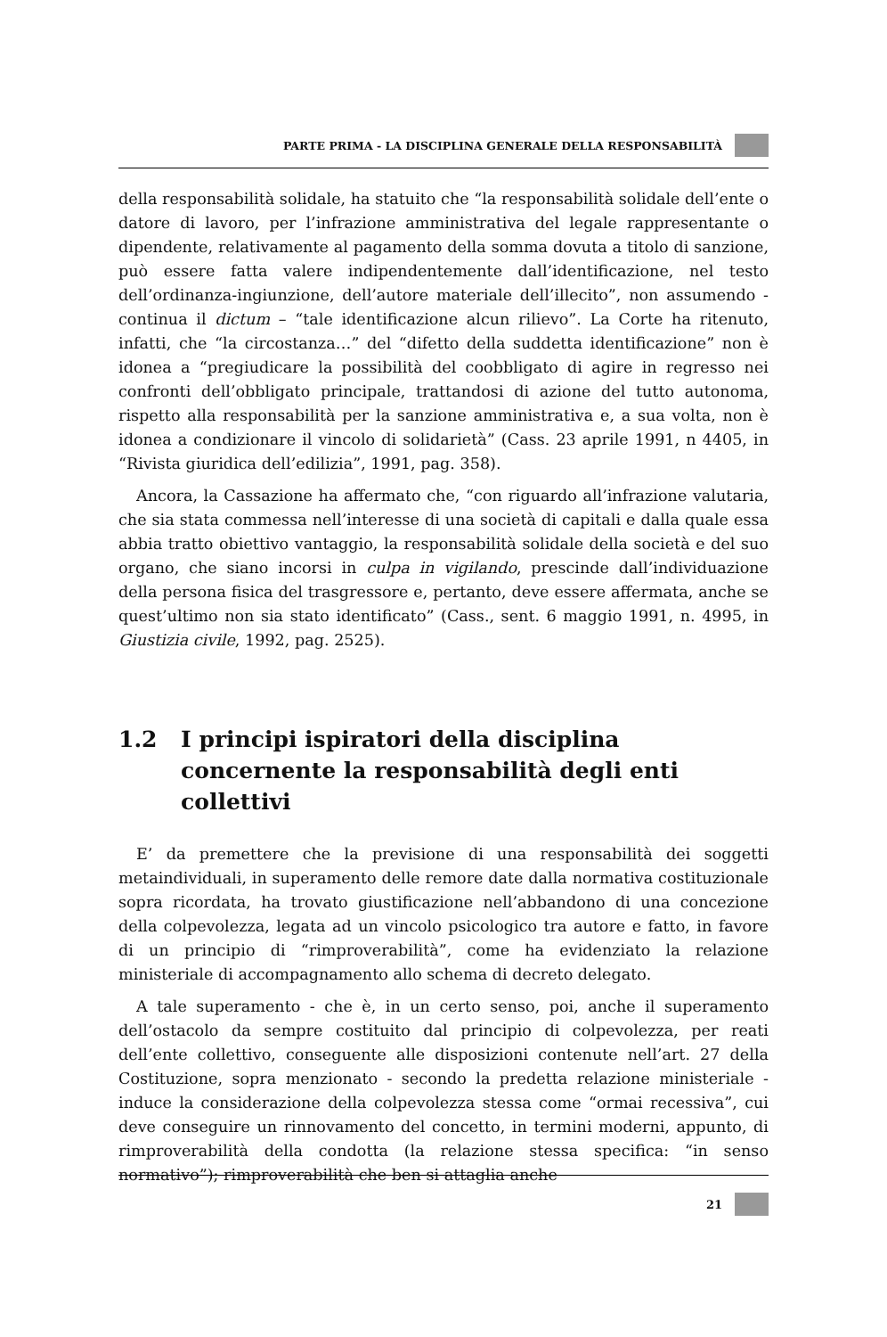PARTE PRIMA - LA DISCIPLINA GENERALE DELLA RESPONSABILITÀ
della responsabilità solidale, ha statuito che “la responsabilità solidale dell’ente o datore di lavoro, per l’infrazione amministrativa del legale rappresentante o dipendente, relativamente al pagamento della somma dovuta a titolo di sanzione, può essere fatta valere indipendentemente dall’identificazione, nel testo dell’ordinanza-ingiunzione, dell’autore materiale dell’illecito”, non assumendo - continua il dictum – “tale identificazione alcun rilievo”. La Corte ha ritenuto, infatti, che “la circostanza…” del “difetto della suddetta identificazione” non è idonea a “pregiudicare la possibilità del coobbligato di agire in regresso nei confronti dell’obbligato principale, trattandosi di azione del tutto autonoma, rispetto alla responsabilità per la sanzione amministrativa e, a sua volta, non è idonea a condizionare il vincolo di solidarietà” (Cass. 23 aprile 1991, n 4405, in “Rivista giuridica dell’edilizia”, 1991, pag. 358).
Ancora, la Cassazione ha affermato che, “con riguardo all’infrazione valutaria, che sia stata commessa nell’interesse di una società di capitali e dalla quale essa abbia tratto obiettivo vantaggio, la responsabilità solidale della società e del suo organo, che siano incorsi in culpa in vigilando, prescinde dall’individuazione della persona fisica del trasgressore e, pertanto, deve essere affermata, anche se quest’ultimo non sia stato identificato” (Cass., sent. 6 maggio 1991, n. 4995, in Giustizia civile, 1992, pag. 2525).
1.2 I principi ispiratori della disciplina concernente la responsabilità degli enti collettivi
E’ da premettere che la previsione di una responsabilità dei soggetti metaindividuali, in superamento delle remore date dalla normativa costituzionale sopra ricordata, ha trovato giustificazione nell’abbandono di una concezione della colpevolezza, legata ad un vincolo psicologico tra autore e fatto, in favore di un principio di “rimproverabilità”, come ha evidenziato la relazione ministeriale di accompagnamento allo schema di decreto delegato.
A tale superamento - che è, in un certo senso, poi, anche il superamento dell’ostacolo da sempre costituito dal principio di colpevolezza, per reati dell’ente collettivo, conseguente alle disposizioni contenute nell’art. 27 della Costituzione, sopra menzionato - secondo la predetta relazione ministeriale - induce la considerazione della colpevolezza stessa come “ormai recessiva”, cui deve conseguire un rinnovamento del concetto, in termini moderni, appunto, di rimproverabilità della condotta (la relazione stessa specifica: “in senso normativo”); rimproverabilità che ben si attaglia anche
21